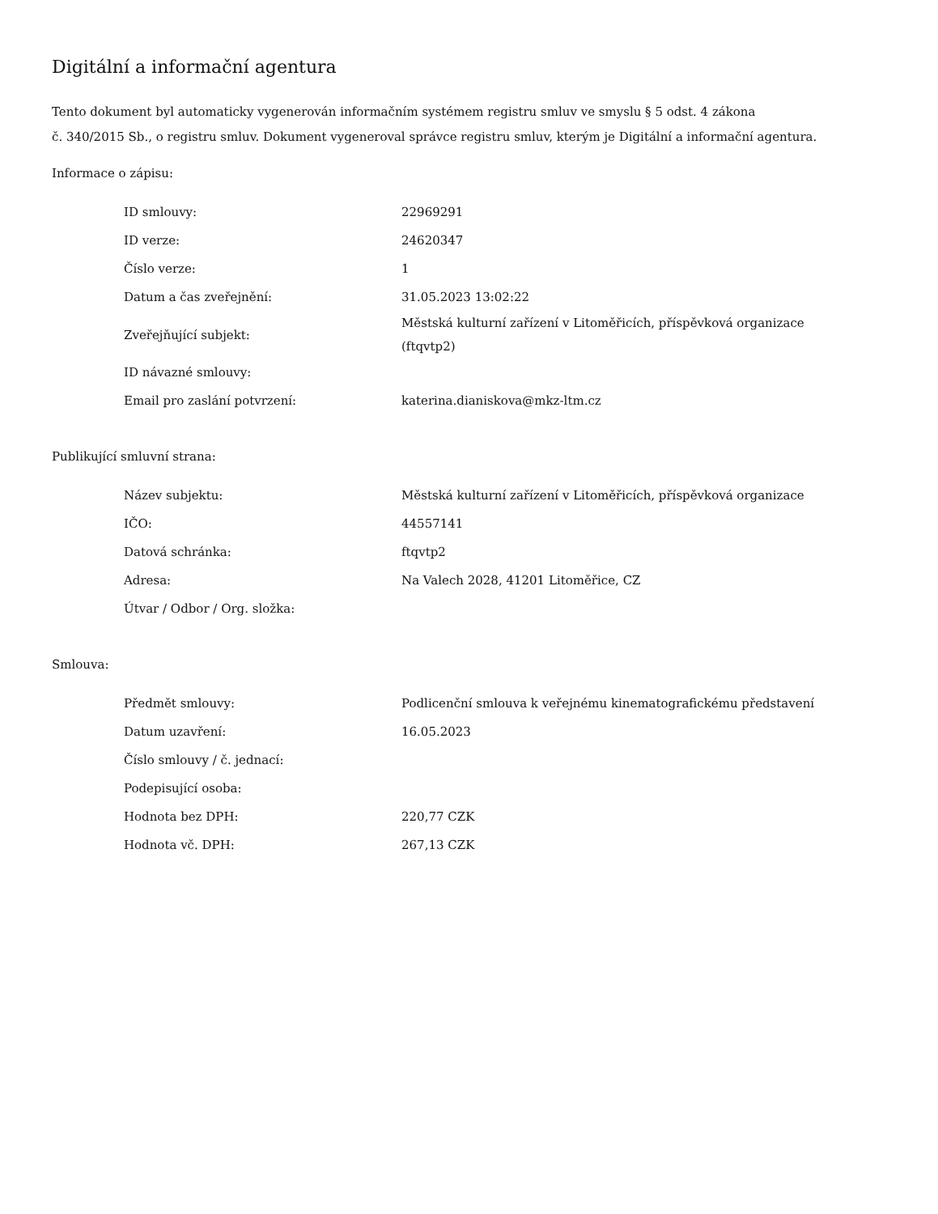Digitální a informační agentura
Tento dokument byl automaticky vygenerován informačním systémem registru smluv ve smyslu § 5 odst. 4 zákona
č. 340/2015 Sb., o registru smluv. Dokument vygeneroval správce registru smluv, kterým je Digitální a informační agentura.
Informace o zápisu:
| ID smlouvy: | 22969291 |
| ID verze: | 24620347 |
| Číslo verze: | 1 |
| Datum a čas zveřejnění: | 31.05.2023 13:02:22 |
| Zveřejňující subjekt: | Městská kulturní zařízení v Litoměřicích, příspěvková organizace (ftqvtp2) |
| ID návazné smlouvy: | |
| Email pro zaslání potvrzení: | katerina.dianiskova@mkz-ltm.cz |
Publikující smluvní strana:
| Název subjektu: | Městská kulturní zařízení v Litoměřicích, příspěvková organizace |
| IČO: | 44557141 |
| Datová schránka: | ftqvtp2 |
| Adresa: | Na Valech 2028, 41201 Litoměřice, CZ |
| Útvar / Odbor / Org. složka: | |
Smlouva:
| Předmět smlouvy: | Podlicenční smlouva k veřejnému kinematografickému představení |
| Datum uzavření: | 16.05.2023 |
| Číslo smlouvy / č. jednací: | |
| Podepisující osoba: | |
| Hodnota bez DPH: | 220,77 CZK |
| Hodnota vč. DPH: | 267,13 CZK |